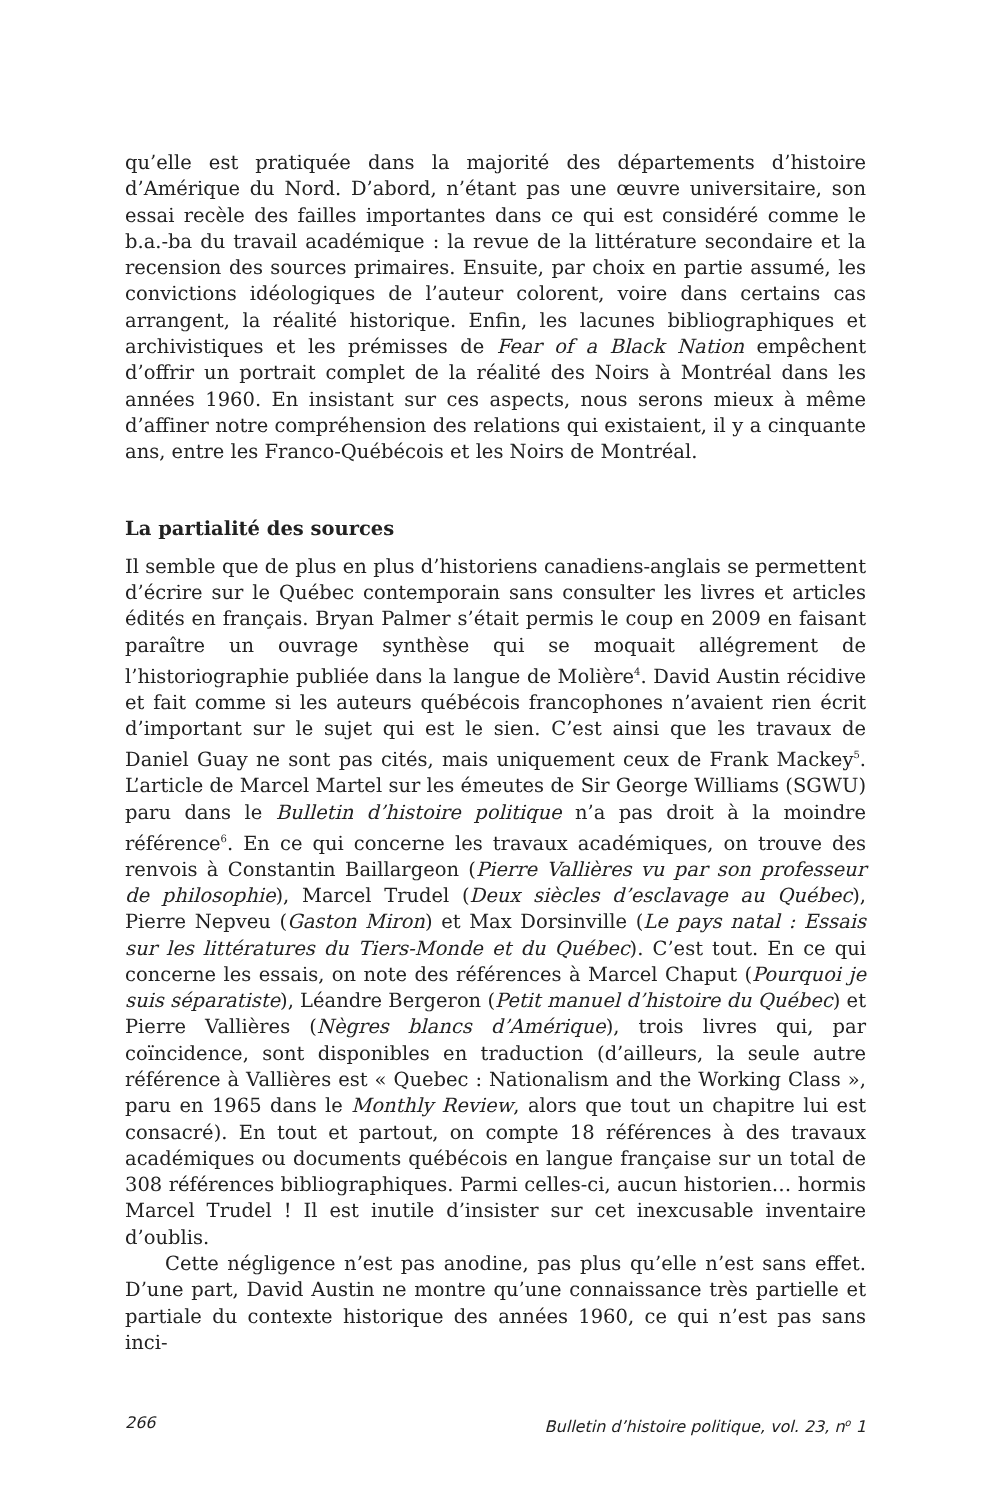qu’elle est pratiquée dans la majorité des départements d’histoire d’Amérique du Nord. D’abord, n’étant pas une œuvre universitaire, son essai recèle des failles importantes dans ce qui est considéré comme le b.a.-ba du travail académique : la revue de la littérature secondaire et la recension des sources primaires. Ensuite, par choix en partie assumé, les convictions idéologiques de l’auteur colorent, voire dans certains cas arrangent, la réalité historique. Enfin, les lacunes bibliographiques et archivistiques et les prémisses de Fear of a Black Nation empêchent d’offrir un portrait complet de la réalité des Noirs à Montréal dans les années 1960. En insistant sur ces aspects, nous serons mieux à même d’affiner notre compréhension des relations qui existaient, il y a cinquante ans, entre les Franco-Québécois et les Noirs de Montréal.
La partialité des sources
Il semble que de plus en plus d’historiens canadiens-anglais se permettent d’écrire sur le Québec contemporain sans consulter les livres et articles édités en français. Bryan Palmer s’était permis le coup en 2009 en faisant paraître un ouvrage synthèse qui se moquait allégrement de l’historiographie publiée dans la langue de Molière<sup>4</sup>. David Austin récidive et fait comme si les auteurs québécois francophones n’avaient rien écrit d’important sur le sujet qui est le sien. C’est ainsi que les travaux de Daniel Guay ne sont pas cités, mais uniquement ceux de Frank Mackey<sup>5</sup>. L’article de Marcel Martel sur les émeutes de Sir George Williams (SGWU) paru dans le Bulletin d’histoire politique n’a pas droit à la moindre référence<sup>6</sup>. En ce qui concerne les travaux académiques, on trouve des renvois à Constantin Baillargeon (Pierre Vallières vu par son professeur de philosophie), Marcel Trudel (Deux siècles d’esclavage au Québec), Pierre Nepveu (Gaston Miron) et Max Dorsinville (Le pays natal : Essais sur les littératures du Tiers-Monde et du Québec). C’est tout. En ce qui concerne les essais, on note des références à Marcel Chaput (Pourquoi je suis séparatiste), Léandre Bergeron (Petit manuel d’histoire du Québec) et Pierre Vallières (Nègres blancs d’Amérique), trois livres qui, par coïncidence, sont disponibles en traduction (d’ailleurs, la seule autre référence à Vallières est « Quebec : Nationalism and the Working Class », paru en 1965 dans le Monthly Review, alors que tout un chapitre lui est consacré). En tout et partout, on compte 18 références à des travaux académiques ou documents québécois en langue française sur un total de 308 références bibliographiques. Parmi celles-ci, aucun historien… hormis Marcel Trudel ! Il est inutile d’insister sur cet inexcusable inventaire d’oublis.
Cette négligence n’est pas anodine, pas plus qu’elle n’est sans effet. D’une part, David Austin ne montre qu’une connaissance très partielle et partiale du contexte historique des années 1960, ce qui n’est pas sans inci-
266 Bulletin d’histoire politique, vol. 23, n<sup>o</sup> 1